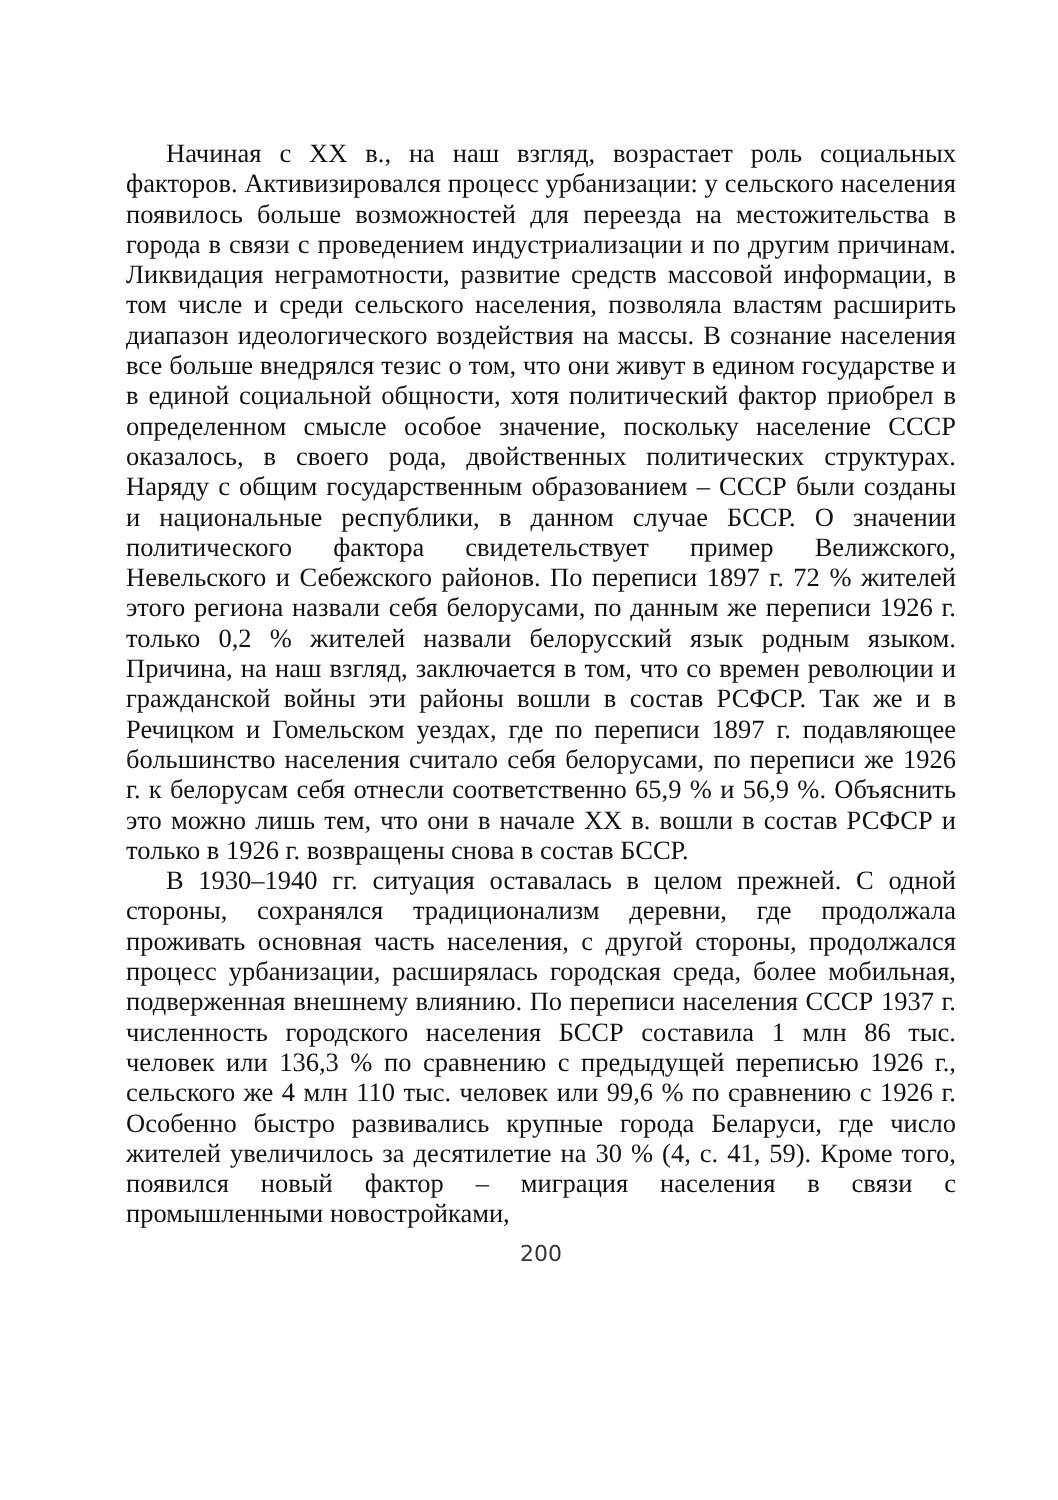Начиная с XX в., на наш взгляд, возрастает роль социальных факторов. Активизировался процесс урбанизации: у сельского населения появилось больше возможностей для переезда на местожительства в города в связи с проведением индустриализации и по другим причинам. Ликвидация неграмотности, развитие средств массовой информации, в том числе и среди сельского населения, позволяла властям расширить диапазон идеологического воздействия на массы. В сознание населения все больше внедрялся тезис о том, что они живут в едином государстве и в единой социальной общности, хотя политический фактор приобрел в определенном смысле особое значение, поскольку население СССР оказалось, в своего рода, двойственных политических структурах. Наряду с общим государственным образованием – СССР были созданы и национальные республики, в данном случае БССР. О значении политического фактора свидетельствует пример Велижского, Невельского и Себежского районов. По переписи 1897 г. 72 % жителей этого региона назвали себя белорусами, по данным же переписи 1926 г. только 0,2 % жителей назвали белорусский язык родным языком. Причина, на наш взгляд, заключается в том, что со времен революции и гражданской войны эти районы вошли в состав РСФСР. Так же и в Речицком и Гомельском уездах, где по переписи 1897 г. подавляющее большинство населения считало себя белорусами, по переписи же 1926 г. к белорусам себя отнесли соответственно 65,9 % и 56,9 %. Объяснить это можно лишь тем, что они в начале XX в. вошли в состав РСФСР и только в 1926 г. возвращены снова в состав БССР.
В 1930–1940 гг. ситуация оставалась в целом прежней. С одной стороны, сохранялся традиционализм деревни, где продолжала проживать основная часть населения, с другой стороны, продолжался процесс урбанизации, расширялась городская среда, более мобильная, подверженная внешнему влиянию. По переписи населения СССР 1937 г. численность городского населения БССР составила 1 млн 86 тыс. человек или 136,3 % по сравнению с предыдущей переписью 1926 г., сельского же 4 млн 110 тыс. человек или 99,6 % по сравнению с 1926 г. Особенно быстро развивались крупные города Беларуси, где число жителей увеличилось за десятилетие на 30 % (4, с. 41, 59). Кроме того, появился новый фактор – миграция населения в связи с промышленными новостройками,
200